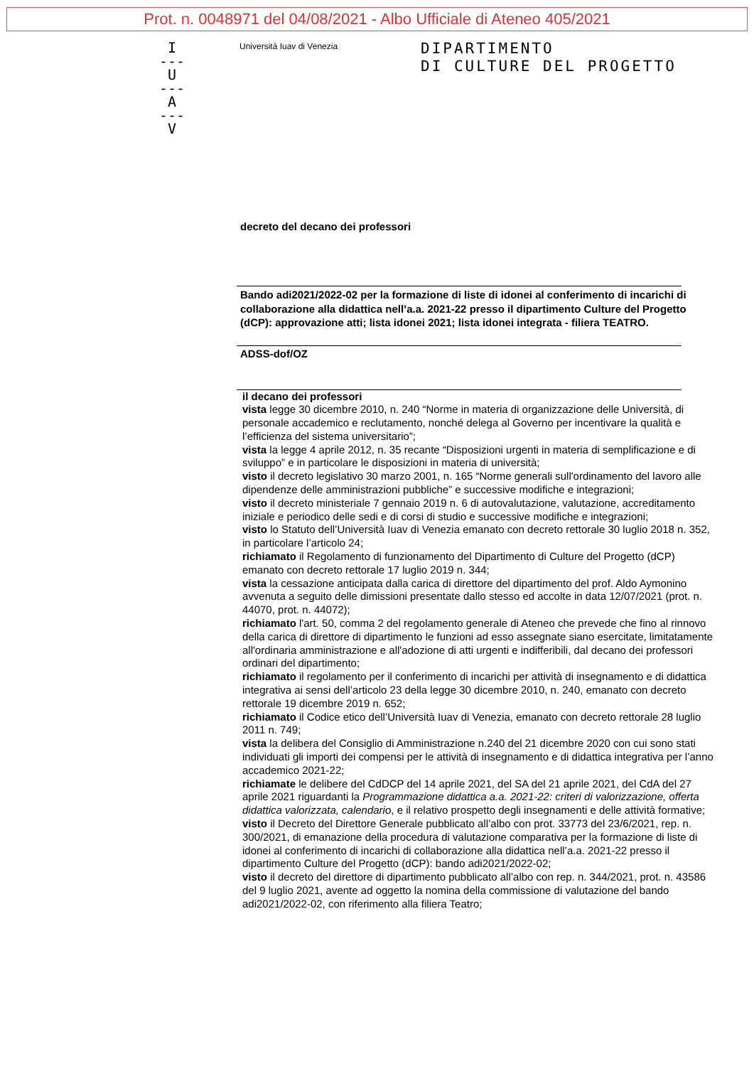Prot. n. 0048971 del 04/08/2021 - Albo Ufficiale di Ateneo 405/2021
I
---
U
---
A
---
V
Università Iuav di Venezia
DIPARTIMENTO
DI CULTURE DEL PROGETTO
decreto del decano dei professori
Bando adi2021/2022-02 per la formazione di liste di idonei al conferimento di incarichi di collaborazione alla didattica nell’a.a. 2021-22 presso il dipartimento Culture del Progetto (dCP): approvazione atti; lista idonei 2021; lista idonei integrata - filiera TEATRO.
ADSS-dof/OZ
il decano dei professori
vista legge 30 dicembre 2010, n. 240 “Norme in materia di organizzazione delle Università, di personale accademico e reclutamento, nonché delega al Governo per incentivare la qualità e l’efficienza del sistema universitario”;
vista la legge 4 aprile 2012, n. 35 recante “Disposizioni urgenti in materia di semplificazione e di sviluppo” e in particolare le disposizioni in materia di università;
visto il decreto legislativo 30 marzo 2001, n. 165 “Norme generali sull'ordinamento del lavoro alle dipendenze delle amministrazioni pubbliche” e successive modifiche e integrazioni;
visto il decreto ministeriale 7 gennaio 2019 n. 6 di autovalutazione, valutazione, accreditamento iniziale e periodico delle sedi e di corsi di studio e successive modifiche e integrazioni;
visto lo Statuto dell’Università Iuav di Venezia emanato con decreto rettorale 30 luglio 2018 n. 352, in particolare l’articolo 24;
richiamato il Regolamento di funzionamento del Dipartimento di Culture del Progetto (dCP) emanato con decreto rettorale 17 luglio 2019 n. 344;
vista la cessazione anticipata dalla carica di direttore del dipartimento del prof. Aldo Aymonino avvenuta a seguito delle dimissioni presentate dallo stesso ed accolte in data 12/07/2021 (prot. n. 44070, prot. n. 44072);
richiamato l'art. 50, comma 2 del regolamento generale di Ateneo che prevede che fino al rinnovo della carica di direttore di dipartimento le funzioni ad esso assegnate siano esercitate, limitatamente all'ordinaria amministrazione e all'adozione di atti urgenti e indifferibili, dal decano dei professori ordinari del dipartimento;
richiamato il regolamento per il conferimento di incarichi per attività di insegnamento e di didattica integrativa ai sensi dell’articolo 23 della legge 30 dicembre 2010, n. 240, emanato con decreto rettorale 19 dicembre 2019 n. 652;
richiamato il Codice etico dell’Università Iuav di Venezia, emanato con decreto rettorale 28 luglio 2011 n. 749;
vista la delibera del Consiglio di Amministrazione n.240 del 21 dicembre 2020 con cui sono stati individuati gli importi dei compensi per le attività di insegnamento e di didattica integrativa per l’anno accademico 2021-22;
richiamate le delibere del CdDCP del 14 aprile 2021, del SA del 21 aprile 2021, del CdA del 27 aprile 2021 riguardanti la Programmazione didattica a.a. 2021-22: criteri di valorizzazione, offerta didattica valorizzata, calendario, e il relativo prospetto degli insegnamenti e delle attività formative;
visto il Decreto del Direttore Generale pubblicato all’albo con prot. 33773 del 23/6/2021, rep. n. 300/2021, di emanazione della procedura di valutazione comparativa per la formazione di liste di idonei al conferimento di incarichi di collaborazione alla didattica nell’a.a. 2021-22 presso il dipartimento Culture del Progetto (dCP): bando adi2021/2022-02;
visto il decreto del direttore di dipartimento pubblicato all’albo con rep. n. 344/2021, prot. n. 43586 del 9 luglio 2021, avente ad oggetto la nomina della commissione di valutazione del bando adi2021/2022-02, con riferimento alla filiera Teatro;